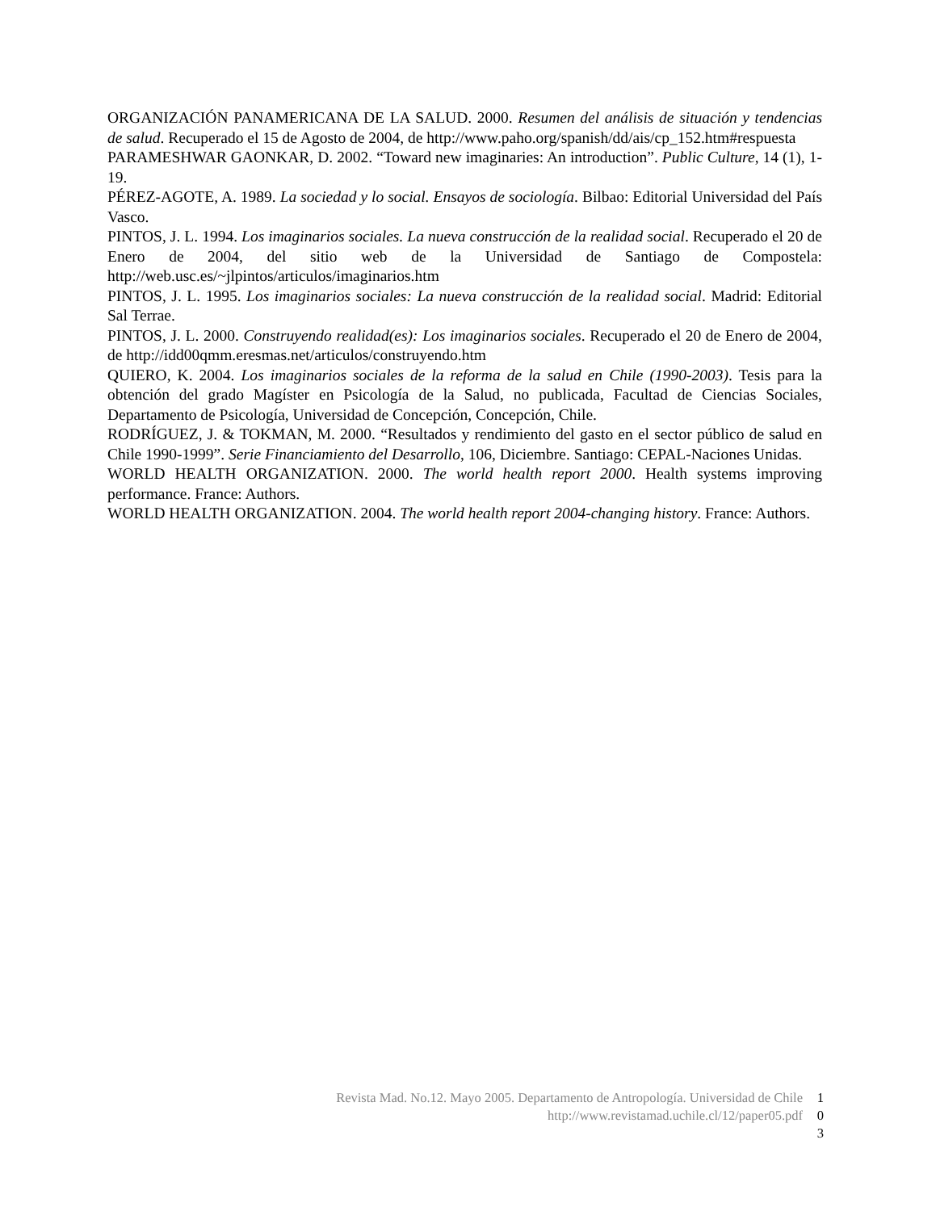ORGANIZACIÓN PANAMERICANA DE LA SALUD. 2000. Resumen del análisis de situación y tendencias de salud. Recuperado el 15 de Agosto de 2004, de http://www.paho.org/spanish/dd/ais/cp_152.htm#respuesta
PARAMESHWAR GAONKAR, D. 2002. “Toward new imaginaries: An introduction”. Public Culture, 14 (1), 1-19.
PÉREZ-AGOTE, A. 1989. La sociedad y lo social. Ensayos de sociología. Bilbao: Editorial Universidad del País Vasco.
PINTOS, J. L. 1994. Los imaginarios sociales. La nueva construcción de la realidad social. Recuperado el 20 de Enero de 2004, del sitio web de la Universidad de Santiago de Compostela: http://web.usc.es/~jlpintos/articulos/imaginarios.htm
PINTOS, J. L. 1995. Los imaginarios sociales: La nueva construcción de la realidad social. Madrid: Editorial Sal Terrae.
PINTOS, J. L. 2000. Construyendo realidad(es): Los imaginarios sociales. Recuperado el 20 de Enero de 2004, de http://idd00qmm.eresmas.net/articulos/construyendo.htm
QUIERO, K. 2004. Los imaginarios sociales de la reforma de la salud en Chile (1990-2003). Tesis para la obtención del grado Magíster en Psicología de la Salud, no publicada, Facultad de Ciencias Sociales, Departamento de Psicología, Universidad de Concepción, Concepción, Chile.
RODRÍGUEZ, J. & TOKMAN, M. 2000. “Resultados y rendimiento del gasto en el sector público de salud en Chile 1990-1999”. Serie Financiamiento del Desarrollo, 106, Diciembre. Santiago: CEPAL-Naciones Unidas.
WORLD HEALTH ORGANIZATION. 2000. The world health report 2000. Health systems improving performance. France: Authors.
WORLD HEALTH ORGANIZATION. 2004. The world health report 2004-changing history. France: Authors.
Revista Mad. No.12. Mayo 2005. Departamento de Antropología. Universidad de Chile 1
http://www.revistamad.uchile.cl/12/paper05.pdf 0
3